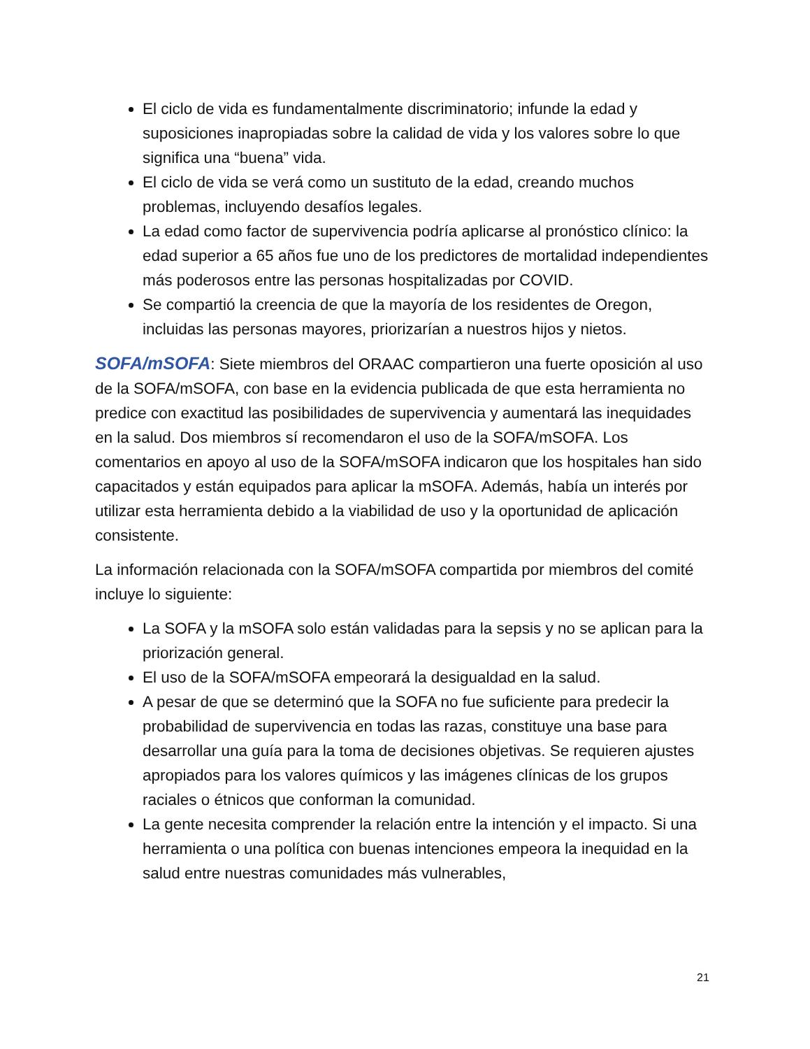El ciclo de vida es fundamentalmente discriminatorio; infunde la edad y suposiciones inapropiadas sobre la calidad de vida y los valores sobre lo que significa una “buena” vida.
El ciclo de vida se verá como un sustituto de la edad, creando muchos problemas, incluyendo desafíos legales.
La edad como factor de supervivencia podría aplicarse al pronóstico clínico: la edad superior a 65 años fue uno de los predictores de mortalidad independientes más poderosos entre las personas hospitalizadas por COVID.
Se compartió la creencia de que la mayoría de los residentes de Oregon, incluidas las personas mayores, priorizarían a nuestros hijos y nietos.
SOFA/mSOFA: Siete miembros del ORAAC compartieron una fuerte oposición al uso de la SOFA/mSOFA, con base en la evidencia publicada de que esta herramienta no predice con exactitud las posibilidades de supervivencia y aumentará las inequidades en la salud. Dos miembros sí recomendaron el uso de la SOFA/mSOFA. Los comentarios en apoyo al uso de la SOFA/mSOFA indicaron que los hospitales han sido capacitados y están equipados para aplicar la mSOFA. Además, había un interés por utilizar esta herramienta debido a la viabilidad de uso y la oportunidad de aplicación consistente.
La información relacionada con la SOFA/mSOFA compartida por miembros del comité incluye lo siguiente:
La SOFA y la mSOFA solo están validadas para la sepsis y no se aplican para la priorización general.
El uso de la SOFA/mSOFA empeorará la desigualdad en la salud.
A pesar de que se determinó que la SOFA no fue suficiente para predecir la probabilidad de supervivencia en todas las razas, constituye una base para desarrollar una guía para la toma de decisiones objetivas. Se requieren ajustes apropiados para los valores químicos y las imágenes clínicas de los grupos raciales o étnicos que conforman la comunidad.
La gente necesita comprender la relación entre la intención y el impacto. Si una herramienta o una política con buenas intenciones empeora la inequidad en la salud entre nuestras comunidades más vulnerables,
21